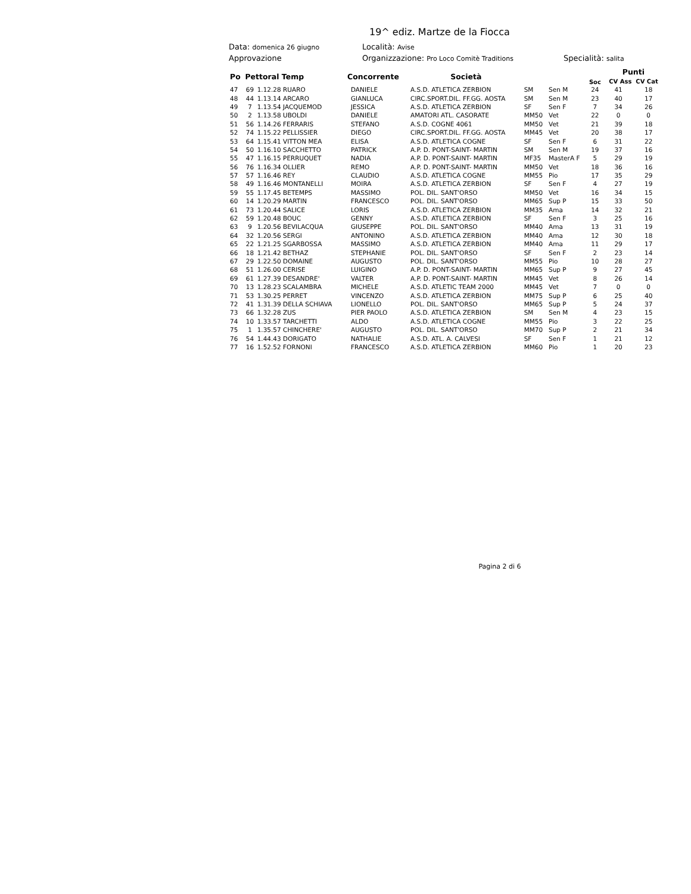19^ ediz. Martze de la Fiocca
Data: domenica 26 giugno Località: Avise
Approvazione Organizzazione: Pro Loco Comitè Traditions Specialità: salita
| Po | Pettoral Temp | | Concorrente | | Società | | | Soc | Punti CV Ass CV Cat | |
| --- | --- | --- | --- | --- | --- | --- | --- | --- | --- | --- |
| 47 | 69 | 1.12.28 RUARO | | DANIELE | A.S.D. ATLETICA ZERBION | SM | Sen M | 24 | 41 | 18 |
| 48 | 44 | 1.13.14 ARCARO | | GIANLUCA | CIRC.SPORT.DIL. FF.GG. AOSTA | SM | Sen M | 23 | 40 | 17 |
| 49 | 7 | 1.13.54 JACQUEMOD | | JESSICA | A.S.D. ATLETICA ZERBION | SF | Sen F | 7 | 34 | 26 |
| 50 | 2 | 1.13.58 UBOLDI | | DANIELE | AMATORI ATL. CASORATE | MM50 | Vet | 22 | 0 | 0 |
| 51 | 56 | 1.14.26 FERRARIS | | STEFANO | A.S.D. COGNE 4061 | MM50 | Vet | 21 | 39 | 18 |
| 52 | 74 | 1.15.22 PELLISSIER | | DIEGO | CIRC.SPORT.DIL. FF.GG. AOSTA | MM45 | Vet | 20 | 38 | 17 |
| 53 | 64 | 1.15.41 VITTON MEA | | ELISA | A.S.D. ATLETICA COGNE | SF | Sen F | 6 | 31 | 22 |
| 54 | 50 | 1.16.10 SACCHETTO | | PATRICK | A.P. D. PONT-SAINT- MARTIN | SM | Sen M | 19 | 37 | 16 |
| 55 | 47 | 1.16.15 PERRUQUET | | NADIA | A.P. D. PONT-SAINT- MARTIN | MF35 | MasterA F | 5 | 29 | 19 |
| 56 | 76 | 1.16.34 OLLIER | | REMO | A.P. D. PONT-SAINT- MARTIN | MM50 | Vet | 18 | 36 | 16 |
| 57 | 57 | 1.16.46 REY | | CLAUDIO | A.S.D. ATLETICA COGNE | MM55 | Pio | 17 | 35 | 29 |
| 58 | 49 | 1.16.46 MONTANELLI | | MOIRA | A.S.D. ATLETICA ZERBION | SF | Sen F | 4 | 27 | 19 |
| 59 | 55 | 1.17.45 BETEMPS | | MASSIMO | POL. DIL. SANT'ORSO | MM50 | Vet | 16 | 34 | 15 |
| 60 | 14 | 1.20.29 MARTIN | | FRANCESCO | POL. DIL. SANT'ORSO | MM65 | Sup P | 15 | 33 | 50 |
| 61 | 73 | 1.20.44 SALICE | | LORIS | A.S.D. ATLETICA ZERBION | MM35 | Ama | 14 | 32 | 21 |
| 62 | 59 | 1.20.48 BOUC | | GENNY | A.S.D. ATLETICA ZERBION | SF | Sen F | 3 | 25 | 16 |
| 63 | 9 | 1.20.56 BEVILACQUA | | GIUSEPPE | POL. DIL. SANT'ORSO | MM40 | Ama | 13 | 31 | 19 |
| 64 | 32 | 1.20.56 SERGI | | ANTONINO | A.S.D. ATLETICA ZERBION | MM40 | Ama | 12 | 30 | 18 |
| 65 | 22 | 1.21.25 SGARBOSSA | | MASSIMO | A.S.D. ATLETICA ZERBION | MM40 | Ama | 11 | 29 | 17 |
| 66 | 18 | 1.21.42 BETHAZ | | STEPHANIE | POL. DIL. SANT'ORSO | SF | Sen F | 2 | 23 | 14 |
| 67 | 29 | 1.22.50 DOMAINE | | AUGUSTO | POL. DIL. SANT'ORSO | MM55 | Pio | 10 | 28 | 27 |
| 68 | 51 | 1.26.00 CERISE | | LUIGINO | A.P. D. PONT-SAINT- MARTIN | MM65 | Sup P | 9 | 27 | 45 |
| 69 | 61 | 1.27.39 DESANDRE' | | VALTER | A.P. D. PONT-SAINT- MARTIN | MM45 | Vet | 8 | 26 | 14 |
| 70 | 13 | 1.28.23 SCALAMBRA | | MICHELE | A.S.D. ATLETIC TEAM 2000 | MM45 | Vet | 7 | 0 | 0 |
| 71 | 53 | 1.30.25 PERRET | | VINCENZO | A.S.D. ATLETICA ZERBION | MM75 | Sup P | 6 | 25 | 40 |
| 72 | 41 | 1.31.39 DELLA SCHIAVA | | LIONELLO | POL. DIL. SANT'ORSO | MM65 | Sup P | 5 | 24 | 37 |
| 73 | 66 | 1.32.28 ZUS | | PIER PAOLO | A.S.D. ATLETICA ZERBION | SM | Sen M | 4 | 23 | 15 |
| 74 | 10 | 1.33.57 TARCHETTI | | ALDO | A.S.D. ATLETICA COGNE | MM55 | Pio | 3 | 22 | 25 |
| 75 | 1 | 1.35.57 CHINCHERE' | | AUGUSTO | POL. DIL. SANT'ORSO | MM70 | Sup P | 2 | 21 | 34 |
| 76 | 54 | 1.44.43 DORIGATO | | NATHALIE | A.S.D. ATL. A. CALVESI | SF | Sen F | 1 | 21 | 12 |
| 77 | 16 | 1.52.52 FORNONI | | FRANCESCO | A.S.D. ATLETICA ZERBION | MM60 | Pio | 1 | 20 | 23 |
Pagina 2 di 6